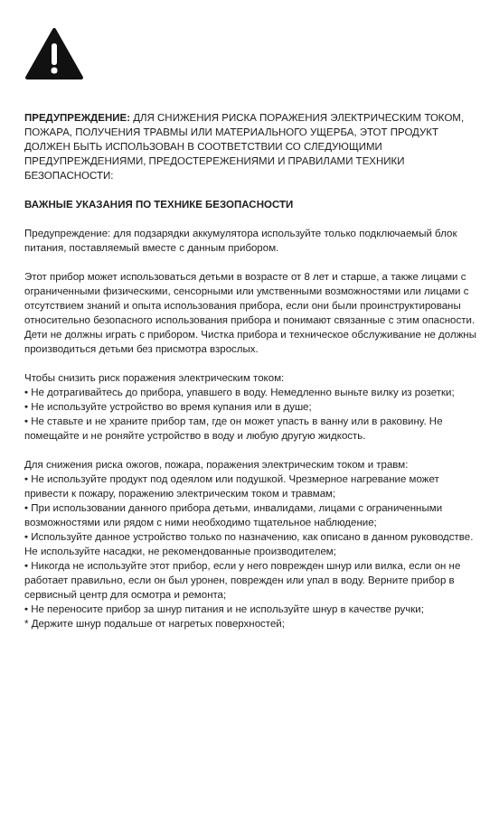ПРЕДУПРЕЖДЕНИЕ: ДЛЯ СНИЖЕНИЯ РИСКА ПОРАЖЕНИЯ ЭЛЕКТРИЧЕСКИМ ТОКОМ, ПОЖАРА, ПОЛУЧЕНИЯ ТРАВМЫ ИЛИ МАТЕРИАЛЬНОГО УЩЕРБА, ЭТОТ ПРОДУКТ ДОЛЖЕН БЫТЬ ИСПОЛЬЗОВАН В СООТВЕТСТВИИ СО СЛЕДУЮЩИМИ ПРЕДУПРЕЖДЕНИЯМИ, ПРЕДОСТЕРЕЖЕНИЯМИ И ПРАВИЛАМИ ТЕХНИКИ БЕЗОПАСНОСТИ:
ВАЖНЫЕ УКАЗАНИЯ ПО ТЕХНИКЕ БЕЗОПАСНОСТИ
Предупреждение: для подзарядки аккумулятора используйте только подключаемый блок питания, поставляемый вместе с данным прибором.
Этот прибор может использоваться детьми в возрасте от 8 лет и старше, а также лицами с ограниченными физическими, сенсорными или умственными возможностями или лицами с отсутствием знаний и опыта использования прибора, если они были проинструктированы относительно безопасного использования прибора и понимают связанные с этим опасности. Дети не должны играть с прибором. Чистка прибора и техническое обслуживание не должны производиться детьми без присмотра взрослых.
Чтобы снизить риск поражения электрическим током:
• Не дотрагивайтесь до прибора, упавшего в воду. Немедленно выньте вилку из розетки;
• Не используйте устройство во время купания или в душе;
• Не ставьте и не храните прибор там, где он может упасть в ванну или в раковину. Не помещайте и не роняйте устройство в воду и любую другую жидкость.
Для снижения риска ожогов, пожара, поражения электрическим током и травм:
• Не используйте продукт под одеялом или подушкой. Чрезмерное нагревание может привести к пожару, поражению электрическим током и травмам;
• При использовании данного прибора детьми, инвалидами, лицами с ограниченными возможностями или рядом с ними необходимо тщательное наблюдение;
• Используйте данное устройство только по назначению, как описано в данном руководстве. Не используйте насадки, не рекомендованные производителем;
• Никогда не используйте этот прибор, если у него поврежден шнур или вилка, если он не работает правильно, если он был уронен, поврежден или упал в воду. Верните прибор в сервисный центр для осмотра и ремонта;
• Не переносите прибор за шнур питания и не используйте шнур в качестве ручки;
* Держите шнур подальше от нагретых поверхностей;